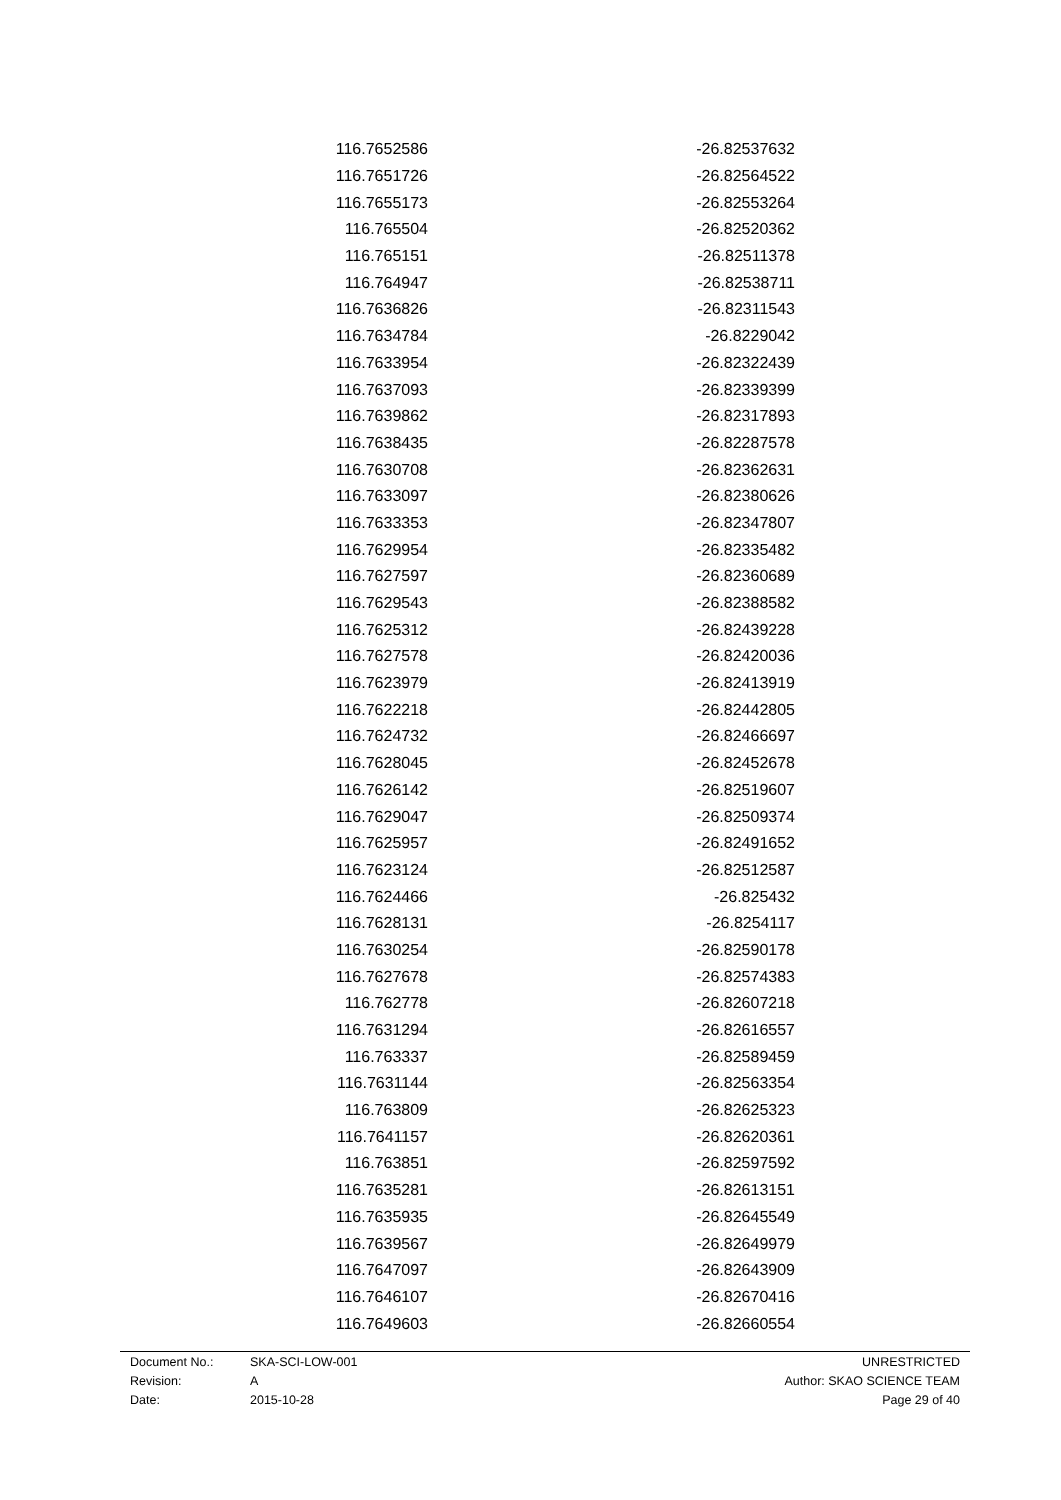| 116.7652586 | -26.82537632 |
| 116.7651726 | -26.82564522 |
| 116.7655173 | -26.82553264 |
| 116.765504 | -26.82520362 |
| 116.765151 | -26.82511378 |
| 116.764947 | -26.82538711 |
| 116.7636826 | -26.82311543 |
| 116.7634784 | -26.8229042 |
| 116.7633954 | -26.82322439 |
| 116.7637093 | -26.82339399 |
| 116.7639862 | -26.82317893 |
| 116.7638435 | -26.82287578 |
| 116.7630708 | -26.82362631 |
| 116.7633097 | -26.82380626 |
| 116.7633353 | -26.82347807 |
| 116.7629954 | -26.82335482 |
| 116.7627597 | -26.82360689 |
| 116.7629543 | -26.82388582 |
| 116.7625312 | -26.82439228 |
| 116.7627578 | -26.82420036 |
| 116.7623979 | -26.82413919 |
| 116.7622218 | -26.82442805 |
| 116.7624732 | -26.82466697 |
| 116.7628045 | -26.82452678 |
| 116.7626142 | -26.82519607 |
| 116.7629047 | -26.82509374 |
| 116.7625957 | -26.82491652 |
| 116.7623124 | -26.82512587 |
| 116.7624466 | -26.825432 |
| 116.7628131 | -26.8254117 |
| 116.7630254 | -26.82590178 |
| 116.7627678 | -26.82574383 |
| 116.762778 | -26.82607218 |
| 116.7631294 | -26.82616557 |
| 116.763337 | -26.82589459 |
| 116.7631144 | -26.82563354 |
| 116.763809 | -26.82625323 |
| 116.7641157 | -26.82620361 |
| 116.763851 | -26.82597592 |
| 116.7635281 | -26.82613151 |
| 116.7635935 | -26.82645549 |
| 116.7639567 | -26.82649979 |
| 116.7647097 | -26.82643909 |
| 116.7646107 | -26.82670416 |
| 116.7649603 | -26.82660554 |
| Document No.: | SKA-SCI-LOW-001 | UNRESTRICTED |
| Revision: | A | Author: SKAO SCIENCE TEAM |
| Date: | 2015-10-28 | Page 29 of 40 |